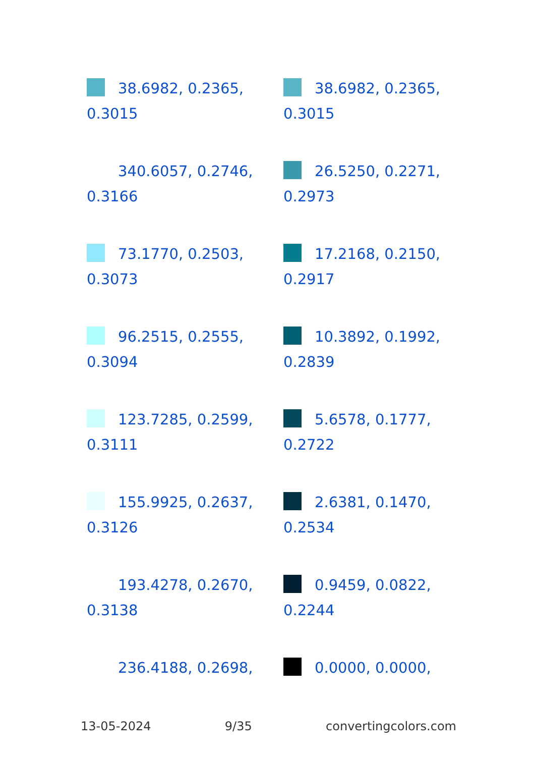38.6982, 0.2365,
0.3015
38.6982, 0.2365,
0.3015
340.6057, 0.2746,
0.3166
26.5250, 0.2271,
0.2973
73.1770, 0.2503,
0.3073
17.2168, 0.2150,
0.2917
96.2515, 0.2555,
0.3094
10.3892, 0.1992,
0.2839
123.7285, 0.2599,
0.3111
5.6578, 0.1777,
0.2722
155.9925, 0.2637,
0.3126
2.6381, 0.1470,
0.2534
193.4278, 0.2670,
0.3138
0.9459, 0.0822,
0.2244
236.4188, 0.2698,
0.0000, 0.0000,
13-05-2024 9/35 convertingcolors.com